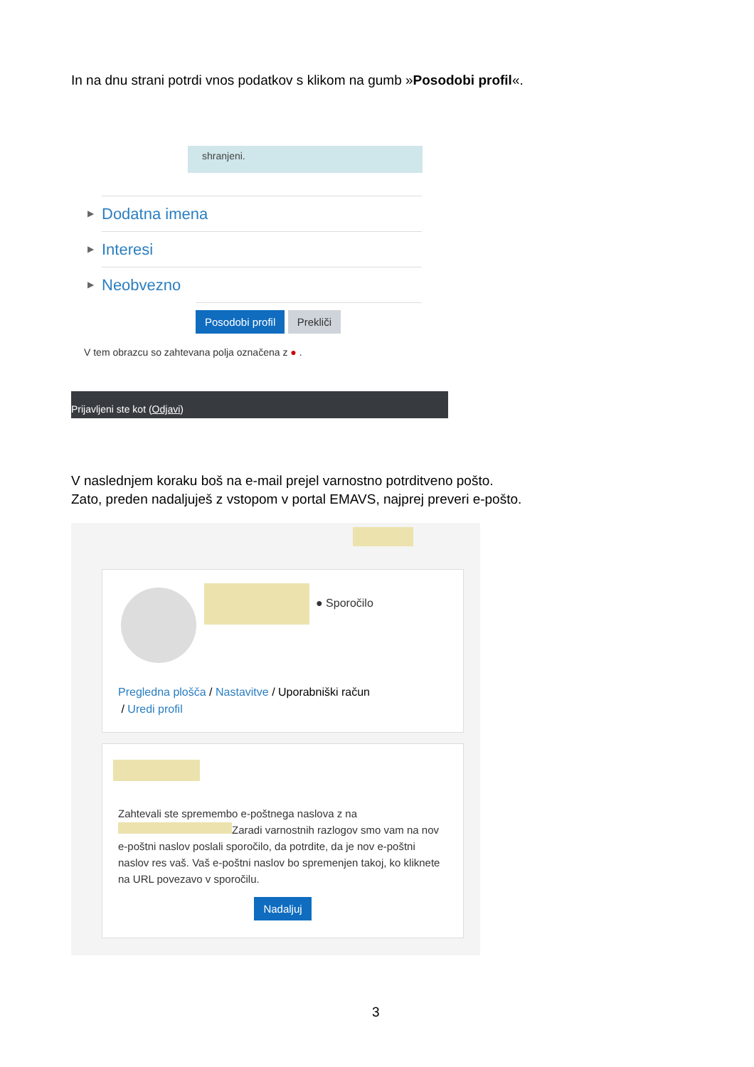In na dnu strani potrdi vnos podatkov s klikom na gumb »Posodobi profil«.
shranjeni.
▶ Dodatna imena
▶ Interesi
▶ Neobvezno
Posodobi profil Prekliči
V tem obrazcu so zahtevana polja označena z ● .
Prijavljeni ste kot (Odjavi)
V naslednjem koraku boš na e-mail prejel varnostno potrditveno pošto.
Zato, preden nadaljuješ z vstopom v portal EMAVS, najprej preveri e-pošto.
● Sporočilo
Pregledna plošča / Nastavitve / Uporabniški račun
/ Uredi profil
Zahtevali ste spremembo e-poštnega naslova z na Zaradi varnostnih razlogov smo vam na nov e-poštni naslov poslali sporočilo, da potrdite, da je nov e-poštni naslov res vaš. Vaš e-poštni naslov bo spremenjen takoj, ko kliknete na URL povezavo v sporočilu.
Nadaljuj
3